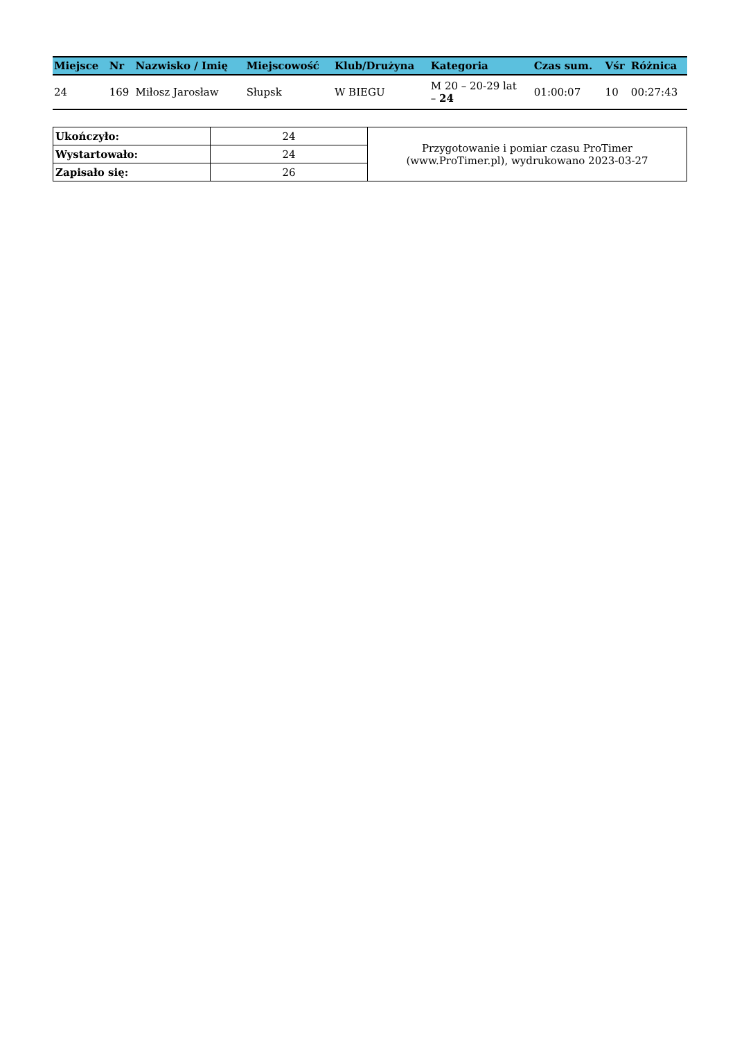| Miejsce | Nr | Nazwisko / Imię | Miejscowość | Klub/Drużyna | Kategoria | Czas sum. | Vśr | Różnica |
| --- | --- | --- | --- | --- | --- | --- | --- | --- |
| 24 | 169 | Miłosz Jarosław | Słupsk | W BIEGU | M 20 – 20-29 lat – 24 | 01:00:07 | 10 | 00:27:43 |
| Ukończyło: | 24 | Przygotowanie i pomiar czasu ProTimer (www.ProTimer.pl), wydrukowano 2023-03-27 |
| Wystartowało: | 24 | |
| Zapisało się: | 26 | |